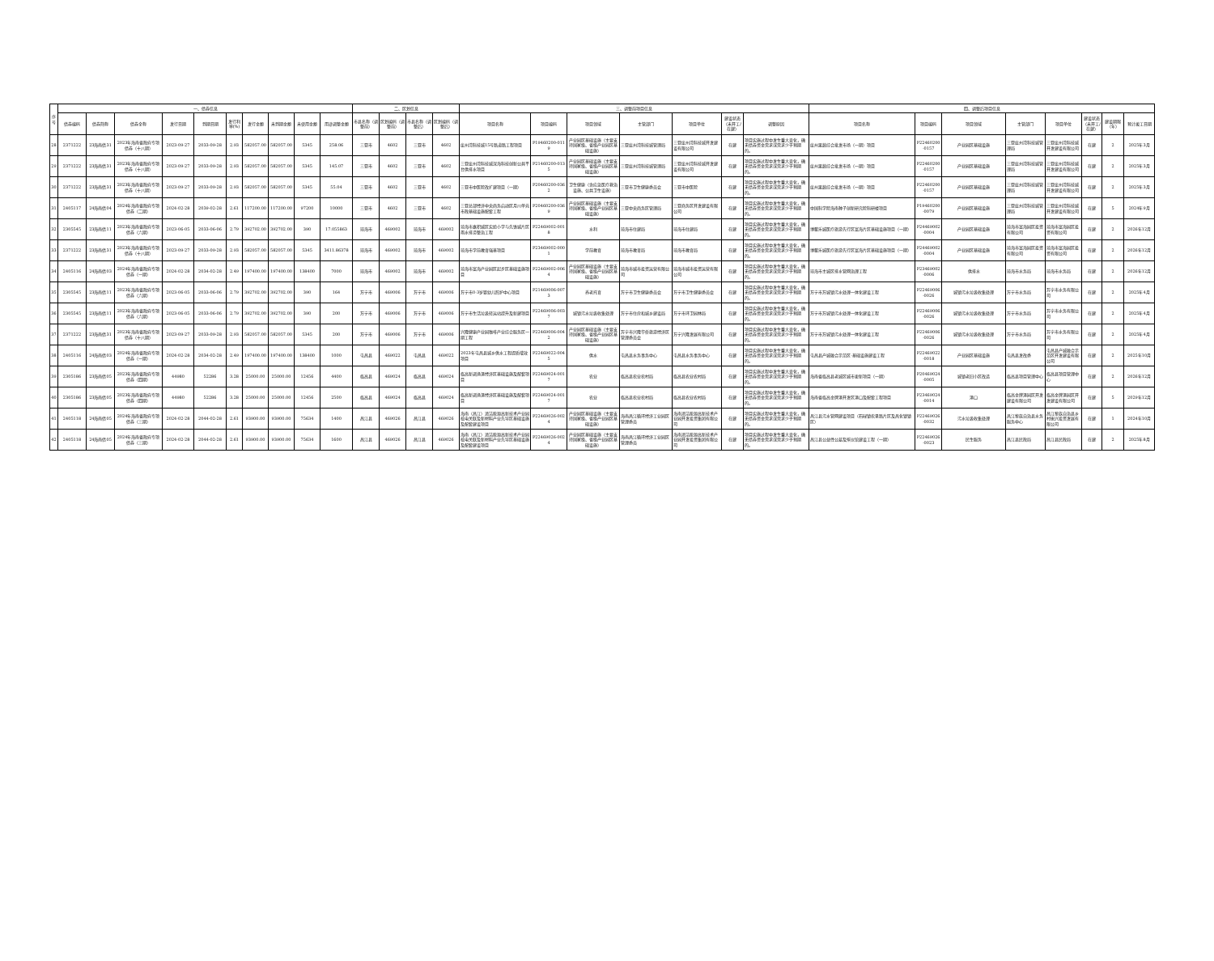| 序号 | 一、债券信息 | | | | | | | | | | 二、区划信息 | | | | 三、调整前项目信息 | | | | | | | 四、调整后项目信息 | | | | | | | |
| --- | --- | --- | --- | --- | --- | --- | --- | --- | --- | --- | --- | --- | --- | --- | --- | --- | --- | --- | --- | --- | --- | --- | --- | --- | --- | --- | --- | --- | --- |
| | 债券编码 | 债券简称 | 债券全称 | 发行日期 | 到期日期 | 发行利率(%) | 发行金额 | 未到期金额 | 未使用金额 | 用途调整金额 | 市县名称（调整前） | 区划编码（调整前） | 市县名称（调整后） | 区划编码（调整后） | 项目名称 | 项目编码 | 项目领域 | 主管部门 | 项目单位 | 建设状态（未开工/在建） | 调整原因 | 项目名称 | 项目编码 | 项目领域 | 主管部门 | 项目单位 | 建设状态（未开工/在建） | 建设期限（年） | 预计竣工日期 |
| 28 | 2371222 | 23海南债31 | 2023年海南省政府专项债券（十八期） | 2023-09-27 | 2033-09-28 | 2.93 | 582057.00 | 582057.00 | 5345 | 258.06 | 三亚市 | 4602 | 三亚市 | 4602 | 崖州湾科技城15号路道路工程项目 | P19460200-0119 | 产业园区基础设施（主要支持国家级、省级产业园区基础设施） | 三亚崖州湾科技城管理局 | 三亚崖州湾科技城开发建设有限公司 | 在建 | 项目实施过程中发生重大变化，确无债券资金需求或需求少于预期的。 | 崖州果蔬综合批发市场（一期）项目 | P22460200-0157 | 产业园区基础设施 | 三亚崖州湾科技城管理局 | 三亚崖州湾科技城开发建设有限公司 | 在建 | 2 | 2025年3月 |
| 29 | 2371222 | 23海南债31 | 2023年海南省政府专项债券（十八期） | 2023-09-27 | 2033-09-28 | 2.93 | 582057.00 | 582057.00 | 5345 | 145.07 | 三亚市 | 4602 | 三亚市 | 4602 | 三亚崖州湾科技城深海科技创新公共平台供排水项目 | P21460200-0135 | 产业园区基础设施（主要支持国家级、省级产业园区基础设施） | 三亚崖州湾科技城管理局 | 三亚崖州湾科技城开发建设有限公司 | 在建 | 项目实施过程中发生重大变化，确无债券资金需求或需求少于预期的。 | 崖州果蔬综合批发市场（一期）项目 | P22460200-0157 | 产业园区基础设施 | 三亚崖州湾科技城管理局 | 三亚崖州湾科技城开发建设有限公司 | 在建 | 2 | 2025年3月 |
| 30 | 2371222 | 23海南债31 | 2023年海南省政府专项债券（十八期） | 2023-09-27 | 2033-09-28 | 2.93 | 582057.00 | 582057.00 | 5345 | 55.04 | 三亚市 | 4602 | 三亚市 | 4602 | 三亚市中医院改扩建项目（一期） | P20460200-0362 | 卫生健康（含应急医疗救治设施、公共卫生设施） | 三亚市卫生健康委员会 | 三亚市中医院 | 在建 | 项目实施过程中发生重大变化，确无债券资金需求或需求少于预期的。 | 崖州果蔬综合批发市场（一期）项目 | P22460200-0157 | 产业园区基础设施 | 三亚崖州湾科技城管理局 | 三亚崖州湾科技城开发建设有限公司 | 在建 | 2 | 2025年3月 |
| 31 | 2405117 | 24海南债04 | 2024年海南省政府专项债券（二期） | 2024-02-28 | 2039-02-28 | 2.61 | 117200.00 | 117200.00 | 97200 | 10000 | 三亚市 | 4602 | 三亚市 | 4602 | 三亚总部经济中央商务启动区月川单元市政基础设施配套工程 | P20460200-0369 | 产业园区基础设施（主要支持国家级、省级产业园区基础设施） | 三亚中央商务区管理局 | 三亚商务区开发建设有限公司 | 在建 | 项目实施过程中发生重大变化，确无债券资金需求或需求少于预期的。 | 中国科学院海南种子创新研究院科研楼项目 | P19460200-0079 | 产业园区基础设施 | 三亚崖州湾科技城管理局 | 三亚崖州湾科技城开发建设有限公司 | 在建 | 5 | 2024年9月 |
| 32 | 2305545 | 23海南债11 | 2023年海南省政府专项债券（六期） | 2023-06-05 | 2033-06-06 | 2.79 | 392702.00 | 392702.00 | 390 | 17.055863 | 琼海市 | 469002 | 琼海市 | 469002 | 琼海市嘉积城区实验小学与先锋城片区雨水排涝整治工程 | P22469002-0018 | 水利 | 琼海市住建局 | 琼海市住建局 | 在建 | 项目实施过程中发生重大变化，确无债券资金需求或需求少于预期的。 | 博鳌乐城医疗旅游先行区富海片区基础设施项目（一期） | P24469002-0004 | 产业园区基础设施 | 琼海市富海园区投资有限公司 | 琼海市富海园区投资有限公司 | 在建 | 2 | 2026年12月 |
| 33 | 2371222 | 23海南债31 | 2023年海南省政府专项债券（十八期） | 2023-09-27 | 2033-09-28 | 2.93 | 582057.00 | 582057.00 | 5345 | 3411.86378 | 琼海市 | 469002 | 琼海市 | 469002 | 琼海市学前教育强基项目 | P23469002-0001 | 学前教育 | 琼海市教育局 | 琼海市教育局 | 在建 | 项目实施过程中发生重大变化，确无债券资金需求或需求少于预期的。 | 博鳌乐城医疗旅游先行区富海片区基础设施项目（一期） | P24469002-0004 | 产业园区基础设施 | 琼海市富海园区投资有限公司 | 琼海市富海园区投资有限公司 | 在建 | 2 | 2026年12月 |
| 34 | 2405116 | 24海南债03 | 2024年海南省政府专项债券（一期） | 2024-02-28 | 2034-02-28 | 2.49 | 197400.00 | 197400.00 | 138400 | 7000 | 琼海市 | 469002 | 琼海市 | 469002 | 琼海市富海产业园区起步区基础设施项目 | P22469002-0064 | 产业园区基础设施（主要支持国家级、省级产业园区基础设施） | 琼海市城市投资运营有限公司 | 琼海市城市投资运营有限公司 | 在建 | 项目实施过程中发生重大变化，确无债券资金需求或需求少于预期的。 | 琼海市主城区排水管网治理工程 | P23469002-0006 | 供排水 | 琼海市水务局 | 琼海市水务局 | 在建 | 2 | 2026年12月 |
| 35 | 2305545 | 23海南债11 | 2023年海南省政府专项债券（六期） | 2023-06-05 | 2033-06-06 | 2.79 | 392702.00 | 392702.00 | 390 | 164 | 万宁市 | 469006 | 万宁市 | 469006 | 万宁市0-3岁婴幼儿照护中心项目 | P21469006-0073 | 养老托育 | 万宁市卫生健康委员会 | 万宁市卫生健康委员会 | 在建 | 项目实施过程中发生重大变化，确无债券资金需求或需求少于预期的。 | 万宁市万城镇污水处理一体化建设工程 | P22469006-0026 | 城镇污水垃圾收集处理 | 万宁市水务局 | 万宁市水务有限公司 | 在建 | 2 | 2025年4月 |
| 36 | 2305545 | 23海南债11 | 2023年海南省政府专项债券（六期） | 2023-06-05 | 2033-06-06 | 2.79 | 392702.00 | 392702.00 | 390 | 200 | 万宁市 | 469006 | 万宁市 | 469006 | 万宁市生活垃圾转运站提升及新建项目 | P22469006-0037 | 城镇污水垃圾收集处理 | 万宁市住房和城乡建设局 | 万宁市环卫园林局 | 在建 | 项目实施过程中发生重大变化，确无债券资金需求或需求少于预期的。 | 万宁市万城镇污水处理一体化建设工程 | P22469006-0026 | 城镇污水垃圾收集处理 | 万宁市水务局 | 万宁市水务有限公司 | 在建 | 2 | 2025年4月 |
| 37 | 2371222 | 23海南债31 | 2023年海南省政府专项债券（十八期） | 2023-09-27 | 2033-09-28 | 2.93 | 582057.00 | 582057.00 | 5345 | 200 | 万宁市 | 469006 | 万宁市 | 469006 | 兴隆健康产业园咖啡产业综合服务区一期工程 | P22469006-0042 | 产业园区基础设施（主要支持国家级、省级产业园区基础设施） | 万宁市兴隆华侨旅游经济区管理委员会 | 万宁兴隆发展有限公司 | 在建 | 项目实施过程中发生重大变化，确无债券资金需求或需求少于预期的。 | 万宁市万城镇污水处理一体化建设工程 | P22469006-0026 | 城镇污水垃圾收集处理 | 万宁市水务局 | 万宁市水务有限公司 | 在建 | 2 | 2025年4月 |
| 38 | 2405116 | 24海南债03 | 2024年海南省政府专项债券（一期） | 2024-02-28 | 2034-02-28 | 2.49 | 197400.00 | 197400.00 | 138400 | 1000 | 屯昌县 | 469022 | 屯昌县 | 469022 | 2023年屯昌县城乡供水工程提质增效项目 | P22469022-0045 | 供水 | 屯昌县水务事务中心 | 屯昌县水务事务中心 | 在建 | 项目实施过程中发生重大变化，确无债券资金需求或需求少于预期的。 | 屯昌县产城融合示范区-基础设施建设工程 | P22469022-0018 | 产业园区基础设施 | 屯昌县发改委 | 屯昌县产城融合示范区开发建设有限公司 | 在建 | 2 | 2025年10月 |
| 39 | 2305186 | 23海南债05 | 2023年海南省政府专项债券（四期） | 44980 | 52286 | 3.28 | 25000.00 | 25000.00 | 12456 | 4400 | 临高县 | 469024 | 临高县 | 469024 | 临高新调渔港经济区基础设施及配套项目 | P22469024-0017 | 农业 | 临高县农业农村局 | 临高县农业农村局 | 在建 | 项目实施过程中发生重大变化，确无债券资金需求或需求少于预期的。 | 海南省临高县老城区城市更新项目（一期） | P20469024-0005 | 城镇老旧小区改造 | 临高县项目管理中心 | 临高县项目管理中心 | 在建 | 2 | 2026年12月 |
| 40 | 2305186 | 23海南债05 | 2023年海南省政府专项债券（四期） | 44980 | 52286 | 3.28 | 25000.00 | 25000.00 | 12456 | 2500 | 临高县 | 469024 | 临高县 | 469024 | 临高新调渔港经济区基础设施及配套项目 | P22469024-0017 | 农业 | 临高县农业农村局 | 临高县农业农村局 | 在建 | 项目实施过程中发生重大变化，确无债券资金需求或需求少于预期的。 | 海南省临高金牌港开发区港口及配套工程项目 | P23469024-0014 | 港口 | 临高金牌港园区开发建设有限公司 | 临高金牌港园区开发建设有限公司 | 在建 | 5 | 2029年12月 |
| 41 | 2405118 | 24海南债05 | 2024年海南省政府专项债券（三期） | 2024-02-28 | 2044-02-28 | 2.61 | 93900.00 | 93900.00 | 75634 | 1400 | 昌江县 | 469026 | 昌江县 | 469026 | 海南（昌江）清洁能源高新技术产业园核电关联及新材料产业先导区基础设施及配套建设项目 | P22469026-0024 | 产业园区基础设施（主要支持国家级、省级产业园区基础设施） | 海南昌江循环经济工业园区管理委员 | 海南清洁能源高新技术产业园开发投资集团有限公司 | 在建 | 项目实施过程中发生重大变化，确无债券资金需求或需求少于预期的。 | 昌江县污水管网建设项目（石碌镇农垦路片区及昌化镇镇区） | P22469026-0032 | 污水垃圾收集处理 | 昌江黎族自治县水务服务中心 | 昌江黎族自治县乡村振兴投资发展有限公司 | 在建 | 1 | 2024年10月 |
| 42 | 2405118 | 24海南债05 | 2024年海南省政府专项债券（三期） | 2024-02-28 | 2044-02-28 | 2.61 | 93900.00 | 93900.00 | 75634 | 1600 | 昌江县 | 469026 | 昌江县 | 469026 | 海南（昌江）清洁能源高新技术产业园核电关联及新材料产业先导区基础设施及配套建设项目 | P22469026-0024 | 产业园区基础设施（主要支持国家级、省级产业园区基础设施） | 海南昌江循环经济工业园区管理委员 | 海南清洁能源高新技术产业园开发投资集团有限公司 | 在建 | 项目实施过程中发生重大变化，确无债券资金需求或需求少于预期的。 | 昌江县公益性公墓及殡仪馆建设工程（一期） | P22469026-0023 | 民生服务 | 昌江县民政局 | 昌江县民政局 | 在建 | 2 | 2025年8月 |